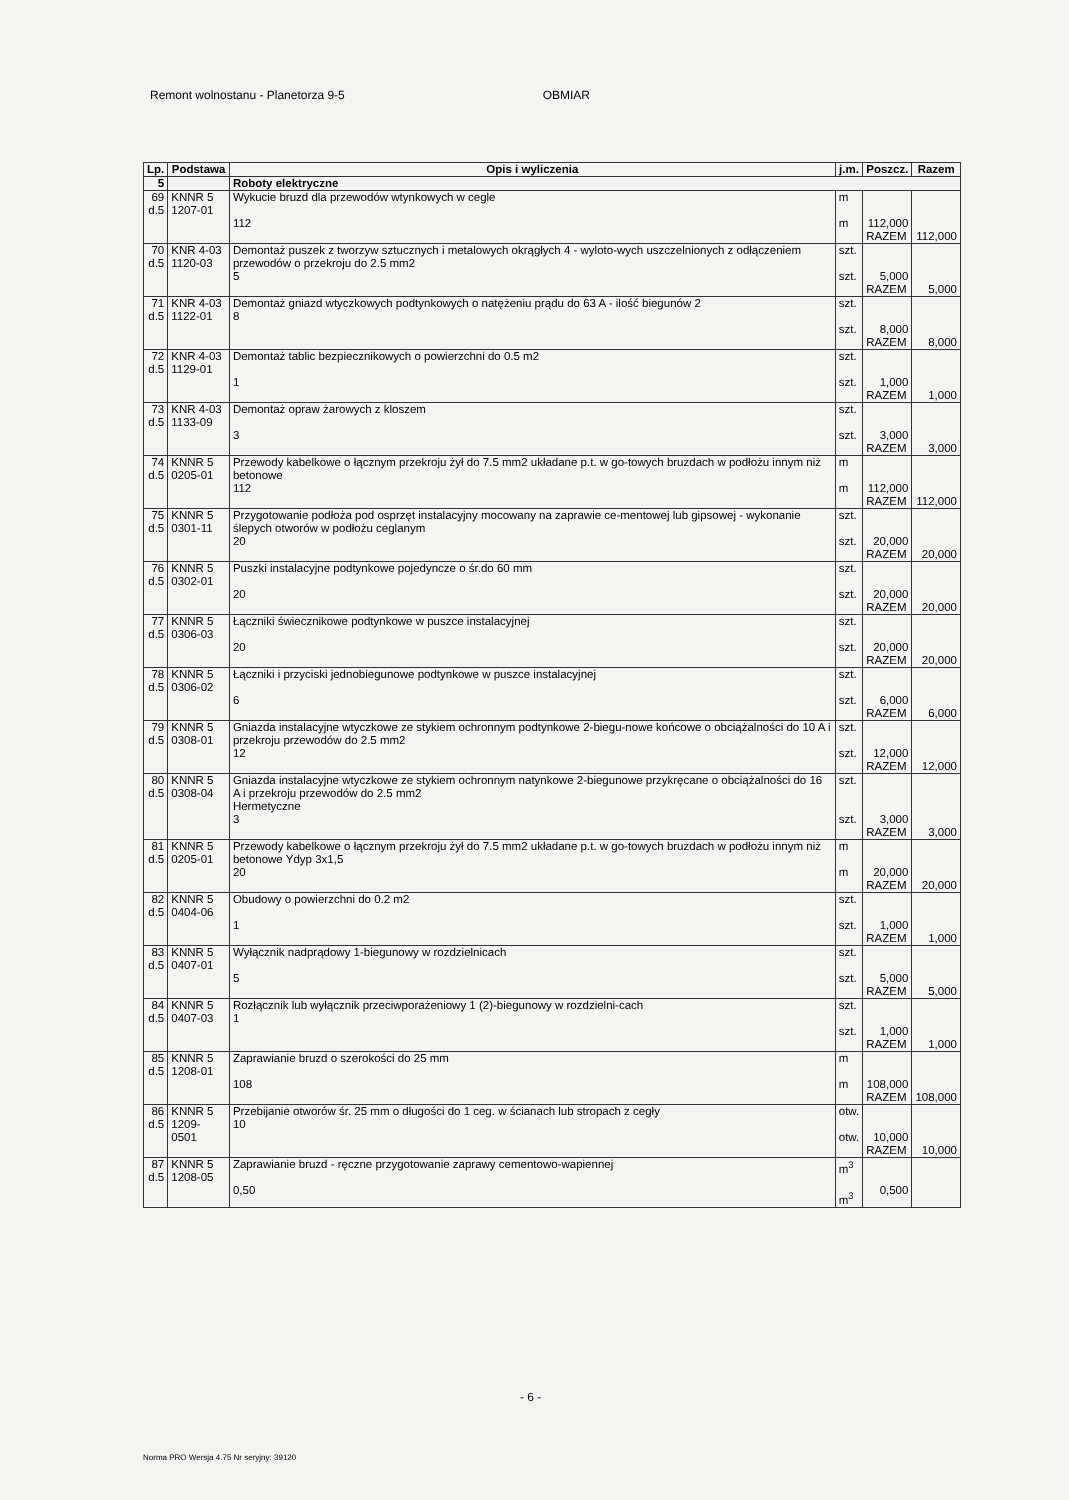Remont wolnostanu - Planetorza 9-5 OBMIAR
| Lp. | Podstawa | Opis i wyliczenia | j.m. | Poszcz. | Razem |
| --- | --- | --- | --- | --- | --- |
| 5 | | Roboty elektryczne | | | |
| 69 d.5 | KNNR 5 1207-01 | Wykucie bruzd dla przewodów wtynkowych w cegle 112 | m m | 112,000 | |
| | | | | RAZEM | 112,000 |
| 70 d.5 | KNR 4-03 1120-03 | Demontaż puszek z tworzyw sztucznych i metalowych okrągłych 4 - wyloto-wych uszczelnionych z odłączeniem przewodów o przekroju do 2.5 mm2 5 | szt. szt. | 5,000 | |
| | | | | RAZEM | 5,000 |
| 71 d.5 | KNR 4-03 1122-01 | Demontaż gniazd wtyczkowych podtynkowych o natężeniu prądu do 63 A - ilość biegunów 2 8 | szt. szt. | 8,000 | |
| | | | | RAZEM | 8,000 |
| 72 d.5 | KNR 4-03 1129-01 | Demontaż tablic bezpiecznikowych o powierzchni do 0.5 m2 1 | szt. szt. | 1,000 | |
| | | | | RAZEM | 1,000 |
| 73 d.5 | KNR 4-03 1133-09 | Demontaż opraw żarowych z kloszem 3 | szt. szt. | 3,000 | |
| | | | | RAZEM | 3,000 |
| 74 d.5 | KNNR 5 0205-01 | Przewody kabelkowe o łącznym przekroju żył do 7.5 mm2 układane p.t. w go-towych bruzdach w podłożu innym niż betonowe 112 | m m | 112,000 | |
| | | | | RAZEM | 112,000 |
| 75 d.5 | KNNR 5 0301-11 | Przygotowanie podłoża pod osprzęt instalacyjny mocowany na zaprawie ce-mentowej lub gipsowej - wykonanie ślepych otworów w podłożu ceglanym 20 | szt. szt. | 20,000 | |
| | | | | RAZEM | 20,000 |
| 76 d.5 | KNNR 5 0302-01 | Puszki instalacyjne podtynkowe pojedyncze o śr.do 60 mm 20 | szt. szt. | 20,000 | |
| | | | | RAZEM | 20,000 |
| 77 d.5 | KNNR 5 0306-03 | Łączniki świecznikowe podtynkowe w puszce instalacyjnej 20 | szt. szt. | 20,000 | |
| | | | | RAZEM | 20,000 |
| 78 d.5 | KNNR 5 0306-02 | Łączniki i przyciski jednobiegunowe podtynkowe w puszce instalacyjnej 6 | szt. szt. | 6,000 | |
| | | | | RAZEM | 6,000 |
| 79 d.5 | KNNR 5 0308-01 | Gniazda instalacyjne wtyczkowe ze stykiem ochronnym podtynkowe 2-biegu-nowe końcowe o obciążalności do 10 A i przekroju przewodów do 2.5 mm2 12 | szt. szt. | 12,000 | |
| | | | | RAZEM | 12,000 |
| 80 d.5 | KNNR 5 0308-04 | Gniazda instalacyjne wtyczkowe ze stykiem ochronnym natynkowe 2-biegunowe przykręcane o obciążalności do 16 A i przekroju przewodów do 2.5 mm2 Hermetyczne 3 | szt. szt. | 3,000 | |
| | | | | RAZEM | 3,000 |
| 81 d.5 | KNNR 5 0205-01 | Przewody kabelkowe o łącznym przekroju żył do 7.5 mm2 układane p.t. w go-towych bruzdach w podłożu innym niż betonowe Ydyp 3x1,5 20 | m m | 20,000 | |
| | | | | RAZEM | 20,000 |
| 82 d.5 | KNNR 5 0404-06 | Obudowy o powierzchni do 0.2 m2 1 | szt. szt. | 1,000 | |
| | | | | RAZEM | 1,000 |
| 83 d.5 | KNNR 5 0407-01 | Wyłącznik nadprądowy 1-biegunowy w rozdzielnicach 5 | szt. szt. | 5,000 | |
| | | | | RAZEM | 5,000 |
| 84 d.5 | KNNR 5 0407-03 | Rozłącznik lub wyłącznik przeciwporażeniowy 1 (2)-biegunowy w rozdzielni-cach 1 | szt. szt. | 1,000 | |
| | | | | RAZEM | 1,000 |
| 85 d.5 | KNNR 5 1208-01 | Zaprawianie bruzd o szerokości do 25 mm 108 | m m | 108,000 | |
| | | | | RAZEM | 108,000 |
| 86 d.5 | KNNR 5 1209-0501 | Przebijanie otworów śr. 25 mm o długości do 1 ceg. w ścianach lub stropach z cegły 10 | otw. otw. | 10,000 | |
| | | | | RAZEM | 10,000 |
| 87 d.5 | KNNR 5 1208-05 | Zaprawianie bruzd - ręczne przygotowanie zaprawy cementowo-wapiennej 0,50 | m<sup>3</sup> m<sup>3</sup> | 0,500 | |
- 6 -
Norma PRO Wersja 4.75 Nr seryjny: 39120